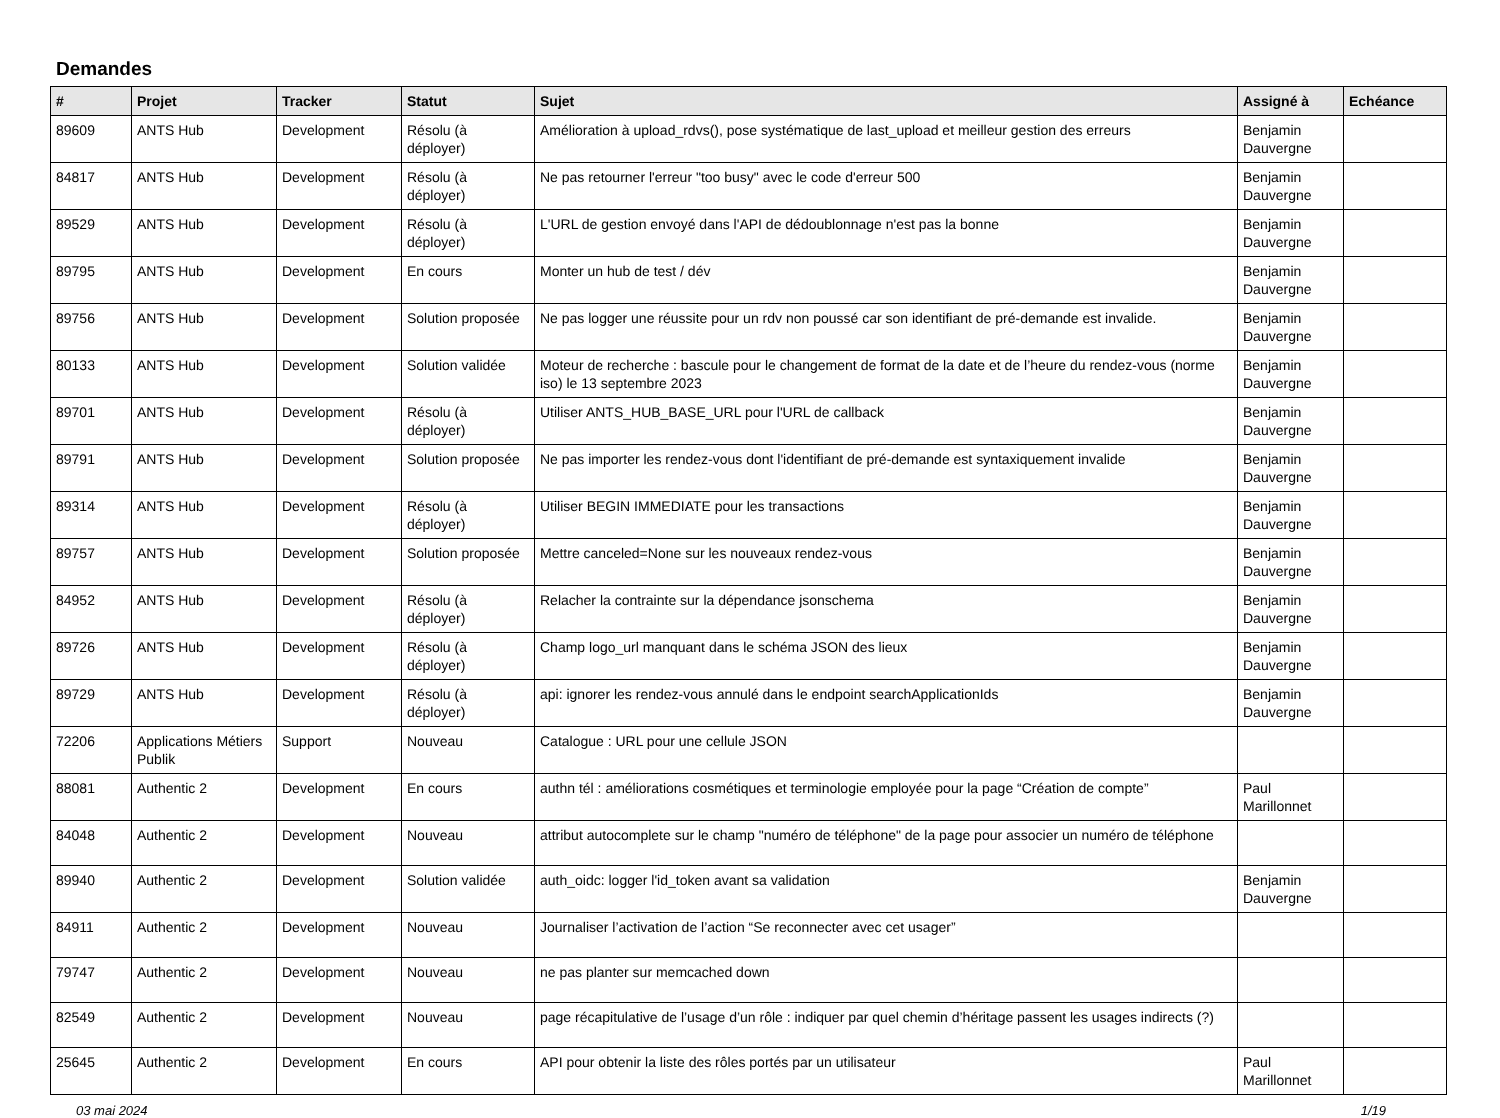Demandes
| # | Projet | Tracker | Statut | Sujet | Assigné à | Echéance |
| --- | --- | --- | --- | --- | --- | --- |
| 89609 | ANTS Hub | Development | Résolu (à déployer) | Amélioration à upload_rdvs(), pose systématique de last_upload et meilleur gestion des erreurs | Benjamin Dauvergne | |
| 84817 | ANTS Hub | Development | Résolu (à déployer) | Ne pas retourner l'erreur "too busy" avec le code d'erreur 500 | Benjamin Dauvergne | |
| 89529 | ANTS Hub | Development | Résolu (à déployer) | L'URL de gestion envoyé dans l'API de dédoublonnage n'est pas la bonne | Benjamin Dauvergne | |
| 89795 | ANTS Hub | Development | En cours | Monter un hub de test / dév | Benjamin Dauvergne | |
| 89756 | ANTS Hub | Development | Solution proposée | Ne pas logger une réussite pour un rdv non poussé car son identifiant de pré-demande est invalide. | Benjamin Dauvergne | |
| 80133 | ANTS Hub | Development | Solution validée | Moteur de recherche : bascule pour le changement de format de la date et de l’heure du rendez-vous (norme iso) le 13 septembre 2023 | Benjamin Dauvergne | |
| 89701 | ANTS Hub | Development | Résolu (à déployer) | Utiliser ANTS_HUB_BASE_URL pour l'URL de callback | Benjamin Dauvergne | |
| 89791 | ANTS Hub | Development | Solution proposée | Ne pas importer les rendez-vous dont l'identifiant de pré-demande est syntaxiquement invalide | Benjamin Dauvergne | |
| 89314 | ANTS Hub | Development | Résolu (à déployer) | Utiliser BEGIN IMMEDIATE pour les transactions | Benjamin Dauvergne | |
| 89757 | ANTS Hub | Development | Solution proposée | Mettre canceled=None sur les nouveaux rendez-vous | Benjamin Dauvergne | |
| 84952 | ANTS Hub | Development | Résolu (à déployer) | Relacher la contrainte sur la dépendance jsonschema | Benjamin Dauvergne | |
| 89726 | ANTS Hub | Development | Résolu (à déployer) | Champ logo_url manquant dans le schéma JSON des lieux | Benjamin Dauvergne | |
| 89729 | ANTS Hub | Development | Résolu (à déployer) | api: ignorer les rendez-vous annulé dans le endpoint searchApplicationIds | Benjamin Dauvergne | |
| 72206 | Applications Métiers Publik | Support | Nouveau | Catalogue : URL pour une cellule JSON | | |
| 88081 | Authentic 2 | Development | En cours | authn tél : améliorations cosmétiques et terminologie employée pour la page “Création de compte” | Paul Marillonnet | |
| 84048 | Authentic 2 | Development | Nouveau | attribut autocomplete sur le champ "numéro de téléphone" de la page pour associer un numéro de téléphone | | |
| 89940 | Authentic 2 | Development | Solution validée | auth_oidc: logger l'id_token avant sa validation | Benjamin Dauvergne | |
| 84911 | Authentic 2 | Development | Nouveau | Journaliser l’activation de l’action “Se reconnecter avec cet usager” | | |
| 79747 | Authentic 2 | Development | Nouveau | ne pas planter sur memcached down | | |
| 82549 | Authentic 2 | Development | Nouveau | page récapitulative de l’usage d’un rôle : indiquer par quel chemin d’héritage passent les usages indirects (?) | | |
| 25645 | Authentic 2 | Development | En cours | API pour obtenir la liste des rôles portés par un utilisateur | Paul Marillonnet | |
03 mai 2024 1/19